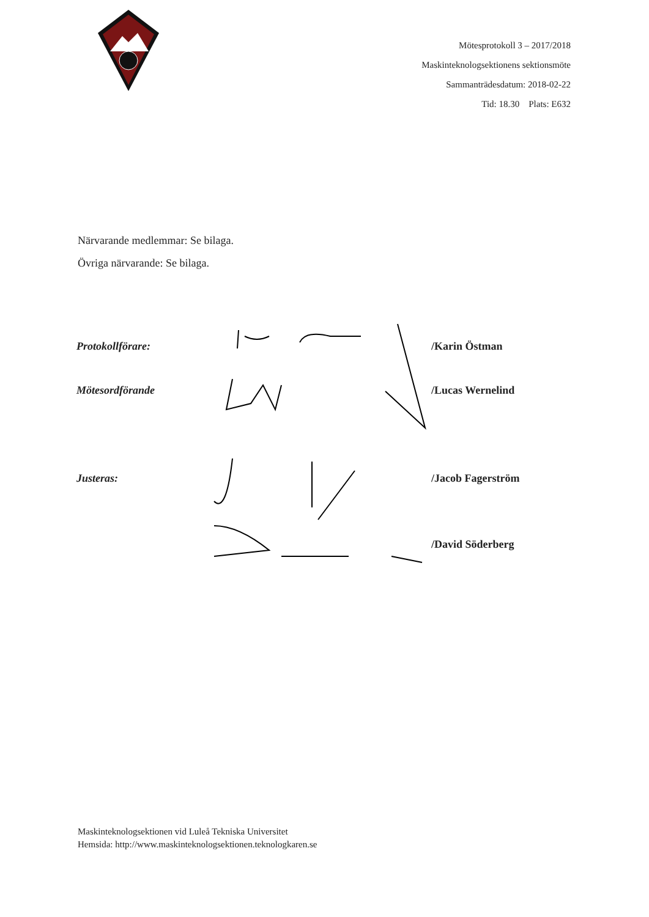Mötesprotokoll 3 – 2017/2018
Maskinteknologsektionens sektionsmöte
Sammanträdesdatum: 2018-02-22
Tid: 18.30 Plats: E632
Närvarande medlemmar: Se bilaga.
Övriga närvarande: Se bilaga.
Protokollförare: /Karin Östman
Mötesordförande /Lucas Wernelind
Justeras: /Jacob Fagerström
/David Söderberg
Maskinteknologsektionen vid Luleå Tekniska Universitet
Hemsida: http://www.maskinteknologsektionen.teknologkaren.se